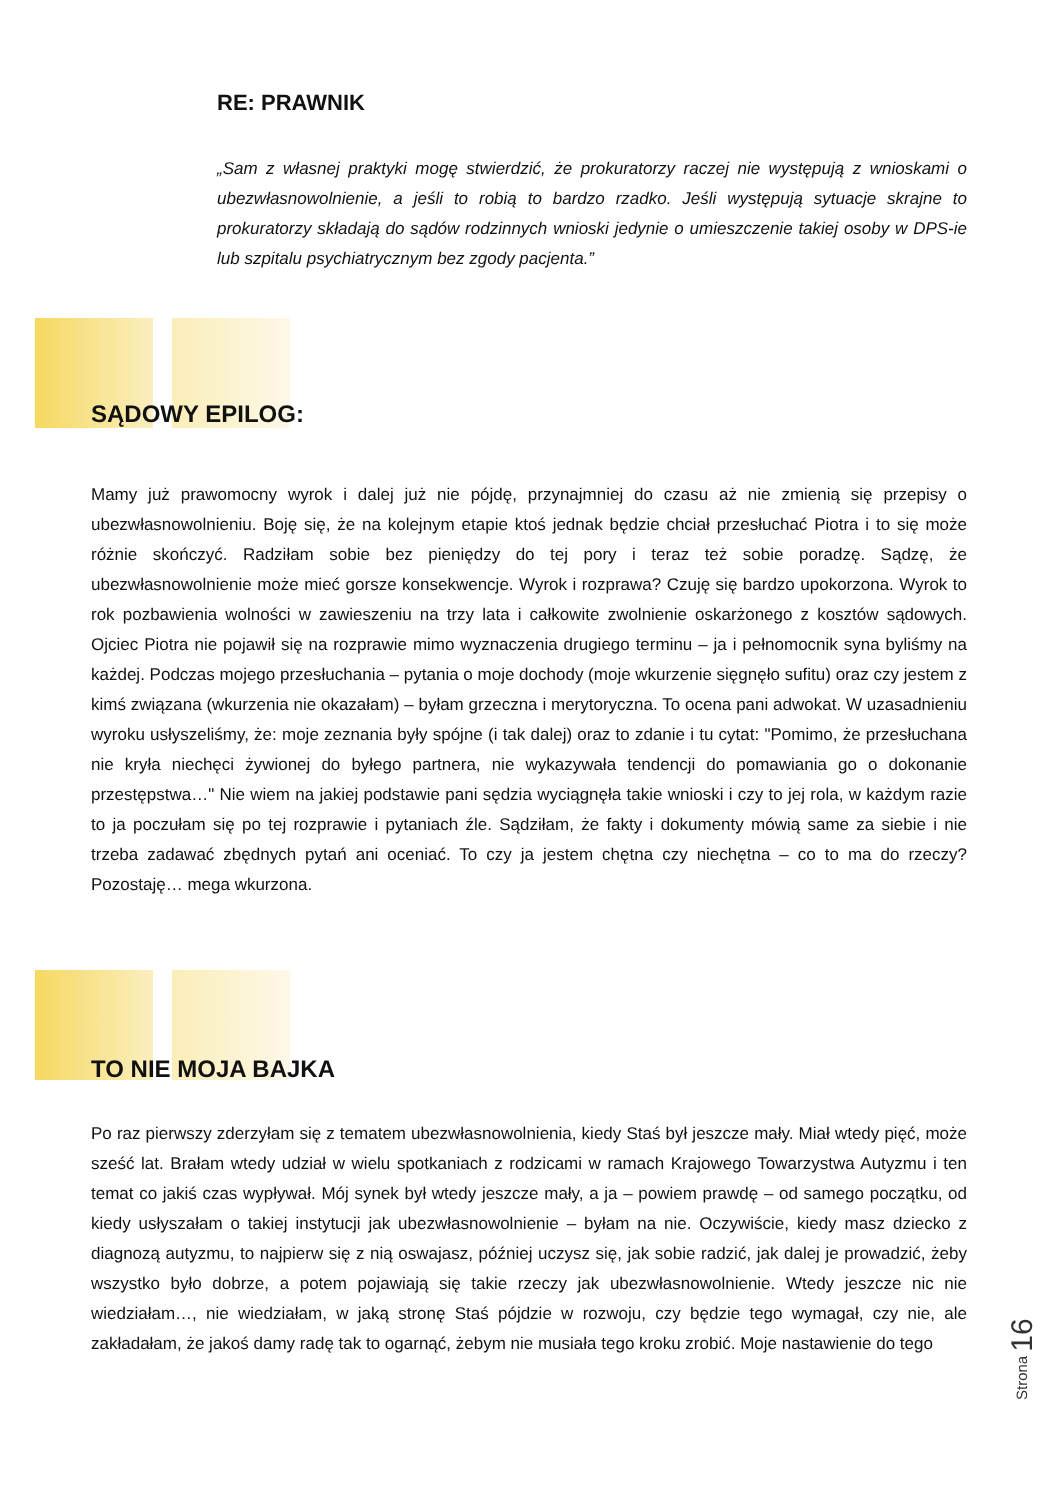RE: PRAWNIK
„Sam z własnej praktyki mogę stwierdzić, że prokuratorzy raczej nie występują z wnioskami o ubezwłasnowolnienie, a jeśli to robią to bardzo rzadko. Jeśli występują sytuacje skrajne to prokuratorzy składają do sądów rodzinnych wnioski jedynie o umieszczenie takiej osoby w DPS-ie lub szpitalu psychiatrycznym bez zgody pacjenta.”
SĄDOWY EPILOG:
Mamy już prawomocny wyrok i dalej już nie pójdę, przynajmniej do czasu aż nie zmienią się przepisy o ubezwłasnowolnieniu. Boję się, że na kolejnym etapie ktoś jednak będzie chciał przesłuchać Piotra i to się może różnie skończyć. Radziłam sobie bez pieniędzy do tej pory i teraz też sobie poradzę. Sądzę, że ubezwłasnowolnienie może mieć gorsze konsekwencje. Wyrok i rozprawa? Czuję się bardzo upokorzona. Wyrok to rok pozbawienia wolności w zawieszeniu na trzy lata i całkowite zwolnienie oskarżonego z kosztów sądowych. Ojciec Piotra nie pojawił się na rozprawie mimo wyznaczenia drugiego terminu – ja i pełnomocnik syna byliśmy na każdej. Podczas mojego przesłuchania – pytania o moje dochody (moje wkurzenie sięgnęło sufitu) oraz czy jestem z kimś związana (wkurzenia nie okazałam) – byłam grzeczna i merytoryczna. To ocena pani adwokat. W uzasadnieniu wyroku usłyszeliśmy, że: moje zeznania były spójne (i tak dalej) oraz to zdanie i tu cytat: "Pomimo, że przesłuchana nie kryła niechęci żywionej do byłego partnera, nie wykazywała tendencji do pomawiania go o dokonanie przestępstwa…" Nie wiem na jakiej podstawie pani sędzia wyciągnęła takie wnioski i czy to jej rola, w każdym razie to ja poczułam się po tej rozprawie i pytaniach źle. Sądziłam, że fakty i dokumenty mówią same za siebie i nie trzeba zadawać zbędnych pytań ani oceniać. To czy ja jestem chętna czy niechętna – co to ma do rzeczy? Pozostaję… mega wkurzona.
TO NIE MOJA BAJKA
Po raz pierwszy zderzyłam się z tematem ubezwłasnowolnienia, kiedy Staś był jeszcze mały. Miał wtedy pięć, może sześć lat. Brałam wtedy udział w wielu spotkaniach z rodzicami w ramach Krajowego Towarzystwa Autyzmu i ten temat co jakiś czas wypływał. Mój synek był wtedy jeszcze mały, a ja – powiem prawdę – od samego początku, od kiedy usłyszałam o takiej instytucji jak ubezwłasnowolnienie – byłam na nie. Oczywiście, kiedy masz dziecko z diagnozą autyzmu, to najpierw się z nią oswajasz, później uczysz się, jak sobie radzić, jak dalej je prowadzić, żeby wszystko było dobrze, a potem pojawiają się takie rzeczy jak ubezwłasnowolnienie. Wtedy jeszcze nic nie wiedziałam…, nie wiedziałam, w jaką stronę Staś pójdzie w rozwoju, czy będzie tego wymagał, czy nie, ale zakładałam, że jakoś damy radę tak to ogarnąć, żebym nie musiała tego kroku zrobić. Moje nastawienie do tego
Strona 16